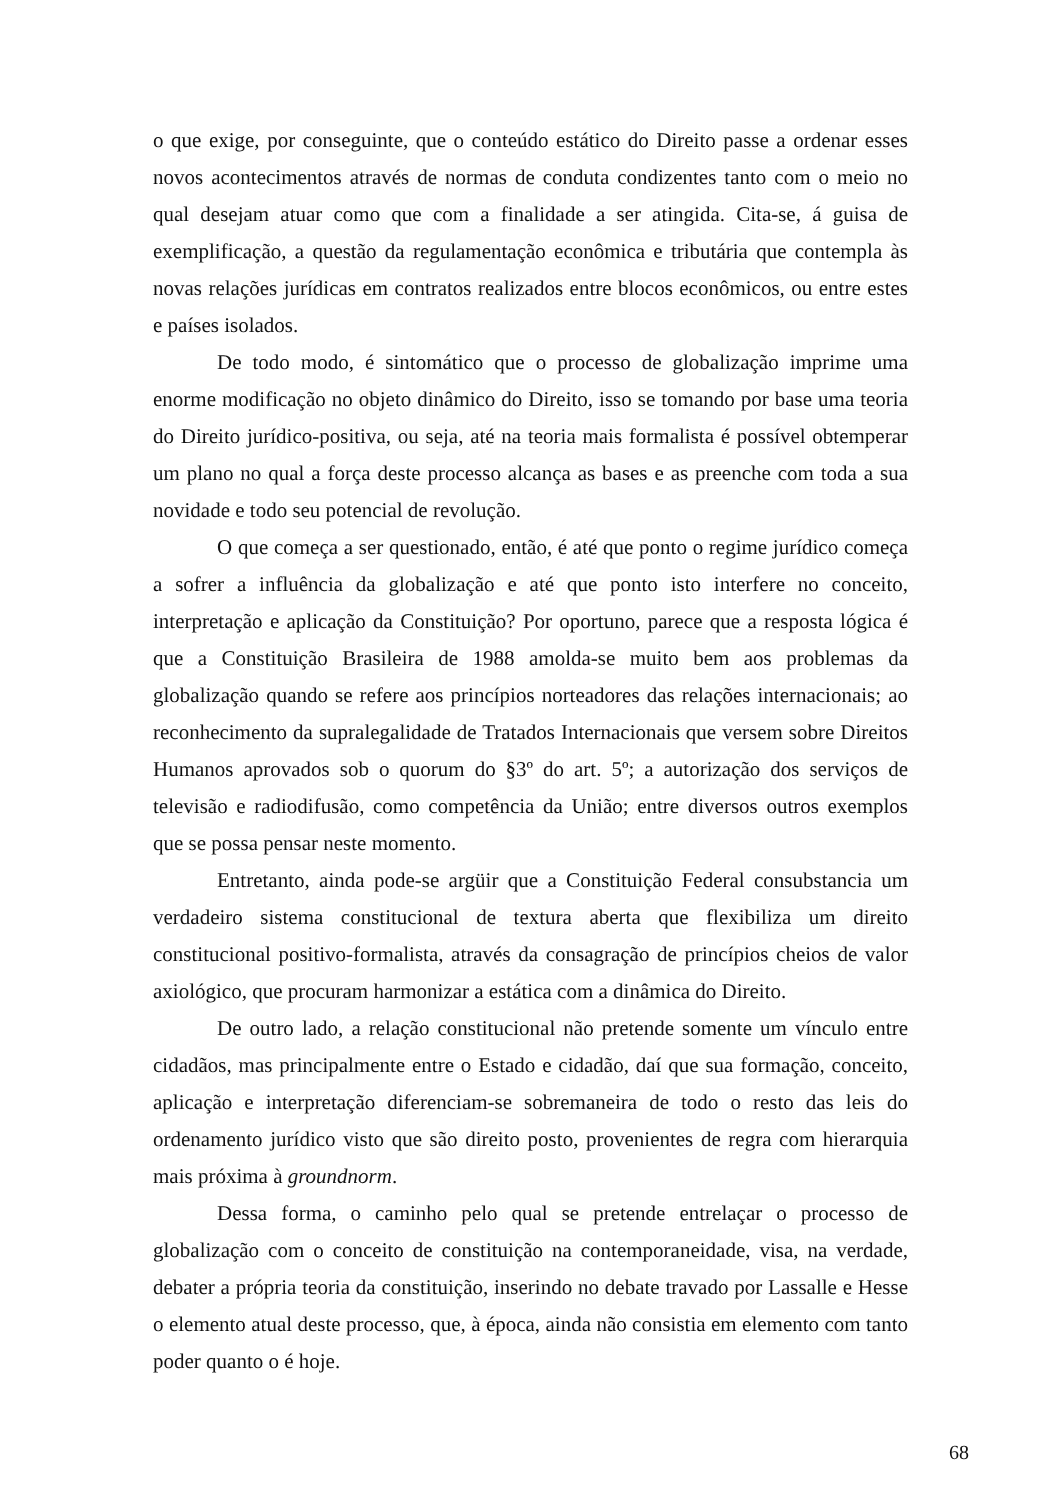o que exige, por conseguinte, que o conteúdo estático do Direito passe a ordenar esses novos acontecimentos através de normas de conduta condizentes tanto com o meio no qual desejam atuar como que com a finalidade a ser atingida. Cita-se, á guisa de exemplificação, a questão da regulamentação econômica e tributária que contempla às novas relações jurídicas em contratos realizados entre blocos econômicos, ou entre estes e países isolados.
De todo modo, é sintomático que o processo de globalização imprime uma enorme modificação no objeto dinâmico do Direito, isso se tomando por base uma teoria do Direito jurídico-positiva, ou seja, até na teoria mais formalista é possível obtemperar um plano no qual a força deste processo alcança as bases e as preenche com toda a sua novidade e todo seu potencial de revolução.
O que começa a ser questionado, então, é até que ponto o regime jurídico começa a sofrer a influência da globalização e até que ponto isto interfere no conceito, interpretação e aplicação da Constituição? Por oportuno, parece que a resposta lógica é que a Constituição Brasileira de 1988 amolda-se muito bem aos problemas da globalização quando se refere aos princípios norteadores das relações internacionais; ao reconhecimento da supralegalidade de Tratados Internacionais que versem sobre Direitos Humanos aprovados sob o quorum do §3º do art. 5º; a autorização dos serviços de televisão e radiodifusão, como competência da União; entre diversos outros exemplos que se possa pensar neste momento.
Entretanto, ainda pode-se argüir que a Constituição Federal consubstancia um verdadeiro sistema constitucional de textura aberta que flexibiliza um direito constitucional positivo-formalista, através da consagração de princípios cheios de valor axiológico, que procuram harmonizar a estática com a dinâmica do Direito.
De outro lado, a relação constitucional não pretende somente um vínculo entre cidadãos, mas principalmente entre o Estado e cidadão, daí que sua formação, conceito, aplicação e interpretação diferenciam-se sobremaneira de todo o resto das leis do ordenamento jurídico visto que são direito posto, provenientes de regra com hierarquia mais próxima à groundnorm.
Dessa forma, o caminho pelo qual se pretende entrelaçar o processo de globalização com o conceito de constituição na contemporaneidade, visa, na verdade, debater a própria teoria da constituição, inserindo no debate travado por Lassalle e Hesse o elemento atual deste processo, que, à época, ainda não consistia em elemento com tanto poder quanto o é hoje.
68